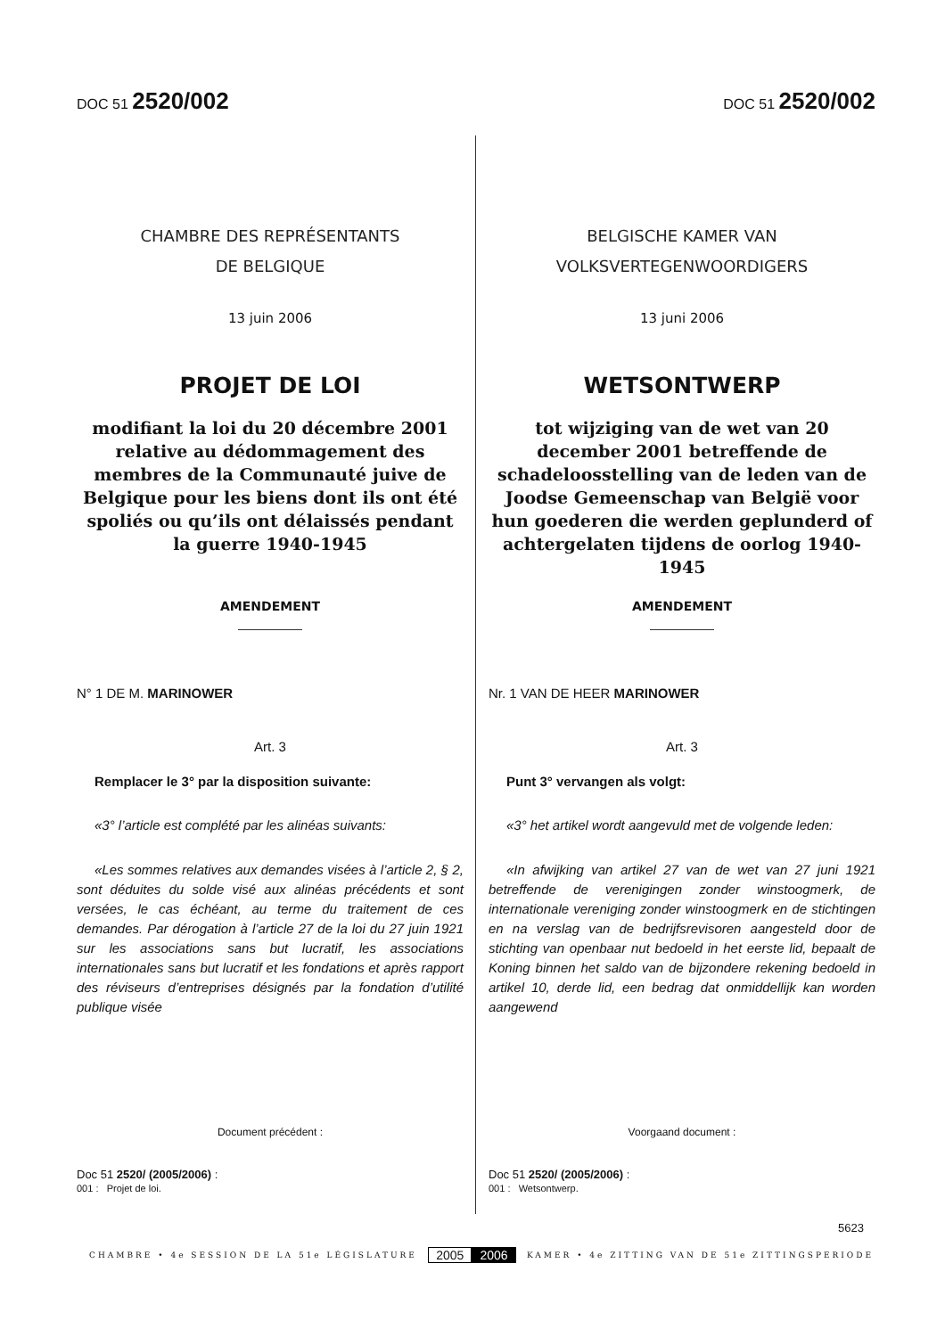DOC 51 2520/002
CHAMBRE DES REPRÉSENTANTS
DE BELGIQUE
13 juin 2006
PROJET DE LOI
modifiant la loi du 20 décembre 2001 relative au dédommagement des membres de la Communauté juive de Belgique pour les biens dont ils ont été spoliés ou qu’ils ont délaissés pendant la guerre 1940-1945
AMENDEMENT
N° 1 DE M. MARINOWER
Art. 3
Remplacer le 3° par la disposition suivante:
«3° l’article est complété par les alinéas suivants:
«Les sommes relatives aux demandes visées à l’article 2, § 2, sont déduites du solde visé aux alinéas précédents et sont versées, le cas échéant, au terme du traitement de ces demandes. Par dérogation à l’article 27 de la loi du 27 juin 1921 sur les associations sans but lucratif, les associations internationales sans but lucratif et les fondations et après rapport des réviseurs d’entreprises désignés par la fondation d’utilité publique visée
Document précédent :
Doc 51 2520/ (2005/2006) :
001 : Projet de loi.
DOC 51 2520/002
BELGISCHE KAMER VAN
VOLKSVERTEGENWOORDIGERS
13 juni 2006
WETSONTWERP
tot wijziging van de wet van 20 december 2001 betreffende de schadeloosstelling van de leden van de Joodse Gemeenschap van België voor hun goederen die werden geplunderd of achtergelaten tijdens de oorlog 1940-1945
AMENDEMENT
Nr. 1 VAN DE HEER MARINOWER
Art. 3
Punt 3° vervangen als volgt:
«3° het artikel wordt aangevuld met de volgende leden:
«In afwijking van artikel 27 van de wet van 27 juni 1921 betreffende de verenigingen zonder winstoogmerk, de internationale vereniging zonder winstoogmerk en de stichtingen en na verslag van de bedrijfsrevisoren aangesteld door de stichting van openbaar nut bedoeld in het eerste lid, bepaalt de Koning binnen het saldo van de bijzondere rekening bedoeld in artikel 10, derde lid, een bedrag dat onmiddellijk kan worden aangewend
Voorgaand document :
Doc 51 2520/ (2005/2006) :
001 : Wetsontwerp.
5623
CHAMBRE • 4e SESSION DE LA 51e LÉGISLATURE 2005 2006 KAMER • 4e ZITTING VAN DE 51e ZITTINGSPERIODE